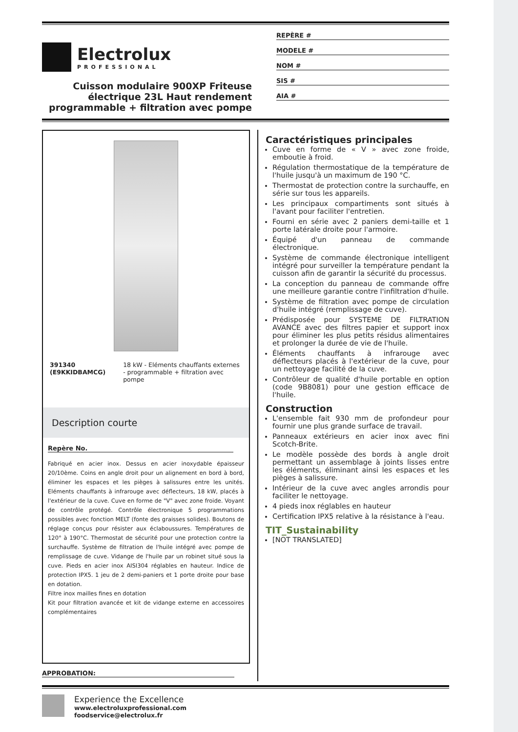Electrolux
PROFESSIONAL
Cuisson modulaire 900XP Friteuse électrique 23L Haut rendement programmable + filtration avec pompe
REPÈRE #
MODELE #
NOM #
SIS #
AIA #
391340 (E9KKIDBAMCG) 18 kW - Eléments chauffants externes - programmable + filtration avec pompe
Description courte
Repère No.
Fabriqué en acier inox. Dessus en acier inoxydable épaisseur 20/10ème. Coins en angle droit pour un alignement en bord à bord, éliminer les espaces et les pièges à salissures entre les unités. Eléments chauffants à infrarouge avec déflecteurs, 18 kW, placés à l'extérieur de la cuve. Cuve en forme de "V" avec zone froide. Voyant de contrôle protégé. Contrôle électronique 5 programmations possibles avec fonction MELT (fonte des graisses solides). Boutons de réglage conçus pour résister aux éclaboussures. Températures de 120° à 190°C. Thermostat de sécurité pour une protection contre la surchauffe. Système de filtration de l'huile intégré avec pompe de remplissage de cuve. Vidange de l'huile par un robinet situé sous la cuve. Pieds en acier inox AISI304 réglables en hauteur. Indice de protection IPX5. 1 jeu de 2 demi-paniers et 1 porte droite pour base en dotation.
Filtre inox mailles fines en dotation
Kit pour filtration avancée et kit de vidange externe en accessoires complémentaires
APPROBATION:
Caractéristiques principales
Cuve en forme de « V » avec zone froide, emboutie à froid.
Régulation thermostatique de la température de l'huile jusqu'à un maximum de 190 °C.
Thermostat de protection contre la surchauffe, en série sur tous les appareils.
Les principaux compartiments sont situés à l'avant pour faciliter l'entretien.
Fourni en série avec 2 paniers demi-taille et 1 porte latérale droite pour l'armoire.
Équipé d'un panneau de commande électronique.
Système de commande électronique intelligent intégré pour surveiller la température pendant la cuisson afin de garantir la sécurité du processus.
La conception du panneau de commande offre une meilleure garantie contre l'infiltration d'huile.
Système de filtration avec pompe de circulation d'huile intégré (remplissage de cuve).
Prédisposée pour SYSTEME DE FILTRATION AVANCE avec des filtres papier et support inox pour éliminer les plus petits résidus alimentaires et prolonger la durée de vie de l'huile.
Éléments chauffants à infrarouge avec déflecteurs placés à l'extérieur de la cuve, pour un nettoyage facilité de la cuve.
Contrôleur de qualité d'huile portable en option (code 9B8081) pour une gestion efficace de l'huile.
Construction
L'ensemble fait 930 mm de profondeur pour fournir une plus grande surface de travail.
Panneaux extérieurs en acier inox avec fini Scotch-Brite.
Le modèle possède des bords à angle droit permettant un assemblage à joints lisses entre les éléments, éliminant ainsi les espaces et les pièges à salissure.
Intérieur de la cuve avec angles arrondis pour faciliter le nettoyage.
4 pieds inox réglables en hauteur
Certification IPX5 relative à la résistance à l'eau.
TIT_Sustainability
[NOT TRANSLATED]
Experience the Excellence
www.electroluxprofessional.com
foodservice@electrolux.fr